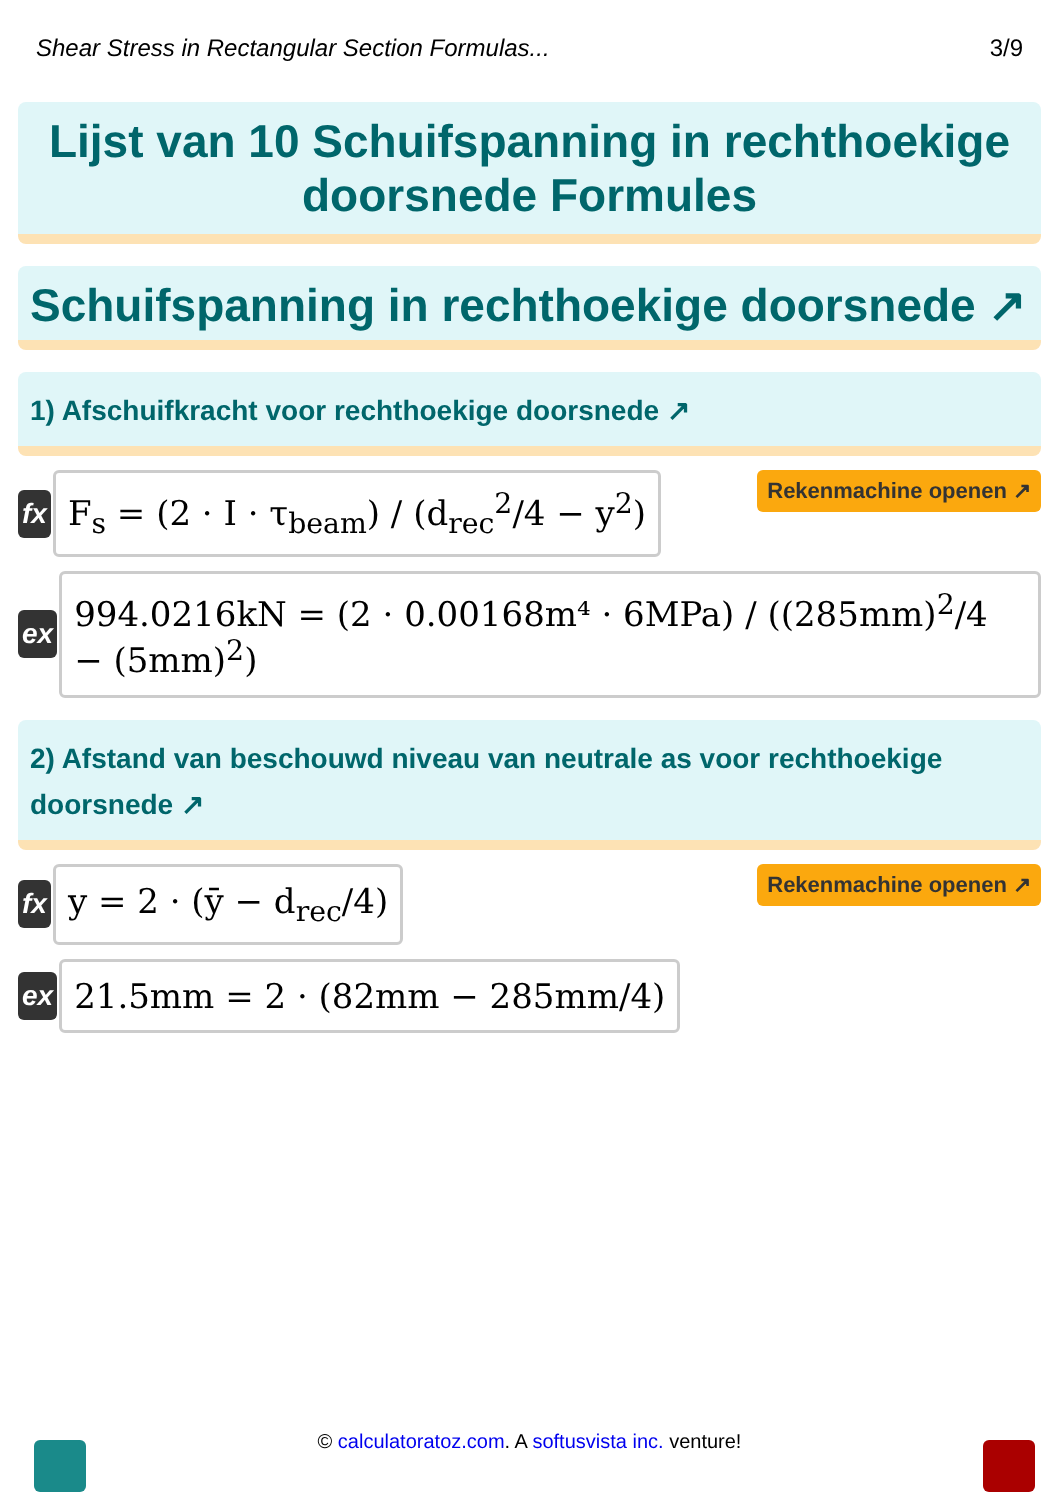Shear Stress in Rectangular Section Formulas... 3/9
Lijst van 10 Schuifspanning in rechthoekige doorsnede Formules
Schuifspanning in rechthoekige doorsnede ↗
1) Afschuifkracht voor rechthoekige doorsnede ↗
fx
F<sub>s</sub> = (2 · I · τ<sub>beam</sub>) / (d<sub>rec</sub><sup>2</sup>/4 − y<sup>2</sup>)
Rekenmachine openen ↗
ex
994.0216kN = (2 · 0.00168m⁴ · 6MPa) / ((285mm)<sup>2</sup>/4 − (5mm)<sup>2</sup>)
2) Afstand van beschouwd niveau van neutrale as voor rechthoekige doorsnede ↗
fx
y = 2 · (ȳ − d<sub>rec</sub>/4)
Rekenmachine openen ↗
ex
21.5mm = 2 · (82mm − 285mm/4)
© calculatoratoz.com. A softusvista inc. venture!